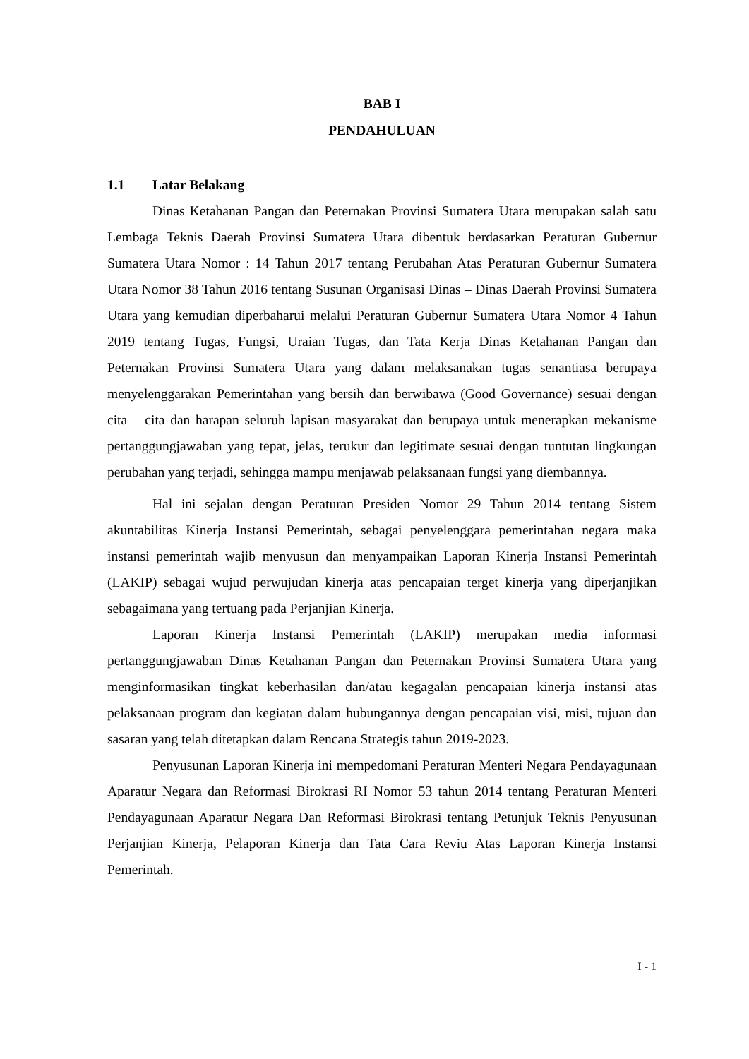BAB I
PENDAHULUAN
1.1 Latar Belakang
Dinas Ketahanan Pangan dan Peternakan Provinsi Sumatera Utara merupakan salah satu Lembaga Teknis Daerah Provinsi Sumatera Utara dibentuk berdasarkan Peraturan Gubernur Sumatera Utara Nomor : 14 Tahun 2017 tentang Perubahan Atas Peraturan Gubernur Sumatera Utara Nomor 38 Tahun 2016 tentang Susunan Organisasi Dinas – Dinas Daerah Provinsi Sumatera Utara yang kemudian diperbaharui melalui Peraturan Gubernur Sumatera Utara Nomor 4 Tahun 2019 tentang Tugas, Fungsi, Uraian Tugas, dan Tata Kerja Dinas Ketahanan Pangan dan Peternakan Provinsi Sumatera Utara yang dalam melaksanakan tugas senantiasa berupaya menyelenggarakan Pemerintahan yang bersih dan berwibawa (Good Governance) sesuai dengan cita – cita dan harapan seluruh lapisan masyarakat dan berupaya untuk menerapkan mekanisme pertanggungjawaban yang tepat, jelas, terukur dan legitimate sesuai dengan tuntutan lingkungan perubahan yang terjadi, sehingga mampu menjawab pelaksanaan fungsi yang diembannya.
Hal ini sejalan dengan Peraturan Presiden Nomor 29 Tahun 2014 tentang Sistem akuntabilitas Kinerja Instansi Pemerintah, sebagai penyelenggara pemerintahan negara maka instansi pemerintah wajib menyusun dan menyampaikan Laporan Kinerja Instansi Pemerintah (LAKIP) sebagai wujud perwujudan kinerja atas pencapaian terget kinerja yang diperjanjikan sebagaimana yang tertuang pada Perjanjian Kinerja.
Laporan Kinerja Instansi Pemerintah (LAKIP) merupakan media informasi pertanggungjawaban Dinas Ketahanan Pangan dan Peternakan Provinsi Sumatera Utara yang menginformasikan tingkat keberhasilan dan/atau kegagalan pencapaian kinerja instansi atas pelaksanaan program dan kegiatan dalam hubungannya dengan pencapaian visi, misi, tujuan dan sasaran yang telah ditetapkan dalam Rencana Strategis tahun 2019-2023.
Penyusunan Laporan Kinerja ini mempedomani Peraturan Menteri Negara Pendayagunaan Aparatur Negara dan Reformasi Birokrasi RI Nomor 53 tahun 2014 tentang Peraturan Menteri Pendayagunaan Aparatur Negara Dan Reformasi Birokrasi tentang Petunjuk Teknis Penyusunan Perjanjian Kinerja, Pelaporan Kinerja dan Tata Cara Reviu Atas Laporan Kinerja Instansi Pemerintah.
I - 1